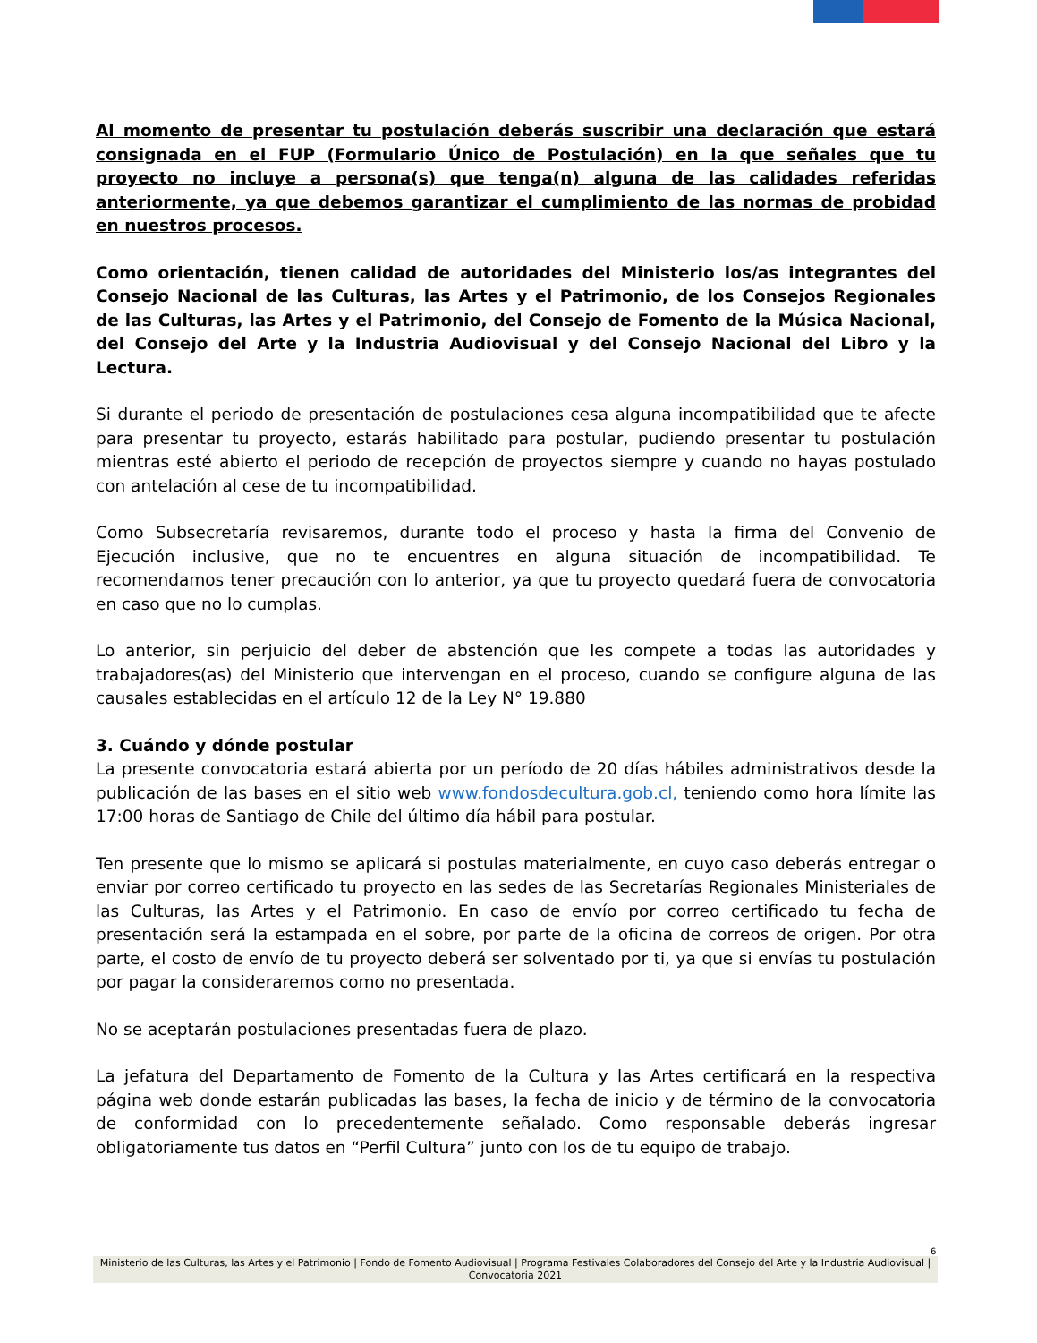Al momento de presentar tu postulación deberás suscribir una declaración que estará consignada en el FUP (Formulario Único de Postulación) en la que señales que tu proyecto no incluye a persona(s) que tenga(n) alguna de las calidades referidas anteriormente, ya que debemos garantizar el cumplimiento de las normas de probidad en nuestros procesos.
Como orientación, tienen calidad de autoridades del Ministerio los/as integrantes del Consejo Nacional de las Culturas, las Artes y el Patrimonio, de los Consejos Regionales de las Culturas, las Artes y el Patrimonio, del Consejo de Fomento de la Música Nacional, del Consejo del Arte y la Industria Audiovisual y del Consejo Nacional del Libro y la Lectura.
Si durante el periodo de presentación de postulaciones cesa alguna incompatibilidad que te afecte para presentar tu proyecto, estarás habilitado para postular, pudiendo presentar tu postulación mientras esté abierto el periodo de recepción de proyectos siempre y cuando no hayas postulado con antelación al cese de tu incompatibilidad.
Como Subsecretaría revisaremos, durante todo el proceso y hasta la firma del Convenio de Ejecución inclusive, que no te encuentres en alguna situación de incompatibilidad. Te recomendamos tener precaución con lo anterior, ya que tu proyecto quedará fuera de convocatoria en caso que no lo cumplas.
Lo anterior, sin perjuicio del deber de abstención que les compete a todas las autoridades y trabajadores(as) del Ministerio que intervengan en el proceso, cuando se configure alguna de las causales establecidas en el artículo 12 de la Ley N° 19.880
3. Cuándo y dónde postular
La presente convocatoria estará abierta por un período de 20 días hábiles administrativos desde la publicación de las bases en el sitio web www.fondosdecultura.gob.cl, teniendo como hora límite las 17:00 horas de Santiago de Chile del último día hábil para postular.
Ten presente que lo mismo se aplicará si postulas materialmente, en cuyo caso deberás entregar o enviar por correo certificado tu proyecto en las sedes de las Secretarías Regionales Ministeriales de las Culturas, las Artes y el Patrimonio. En caso de envío por correo certificado tu fecha de presentación será la estampada en el sobre, por parte de la oficina de correos de origen. Por otra parte, el costo de envío de tu proyecto deberá ser solventado por ti, ya que si envías tu postulación por pagar la consideraremos como no presentada.
No se aceptarán postulaciones presentadas fuera de plazo.
La jefatura del Departamento de Fomento de la Cultura y las Artes certificará en la respectiva página web donde estarán publicadas las bases, la fecha de inicio y de término de la convocatoria de conformidad con lo precedentemente señalado. Como responsable deberás ingresar obligatoriamente tus datos en “Perfil Cultura” junto con los de tu equipo de trabajo.
6
Ministerio de las Culturas, las Artes y el Patrimonio | Fondo de Fomento Audiovisual | Programa Festivales Colaboradores del Consejo del Arte y la Industria Audiovisual | Convocatoria 2021